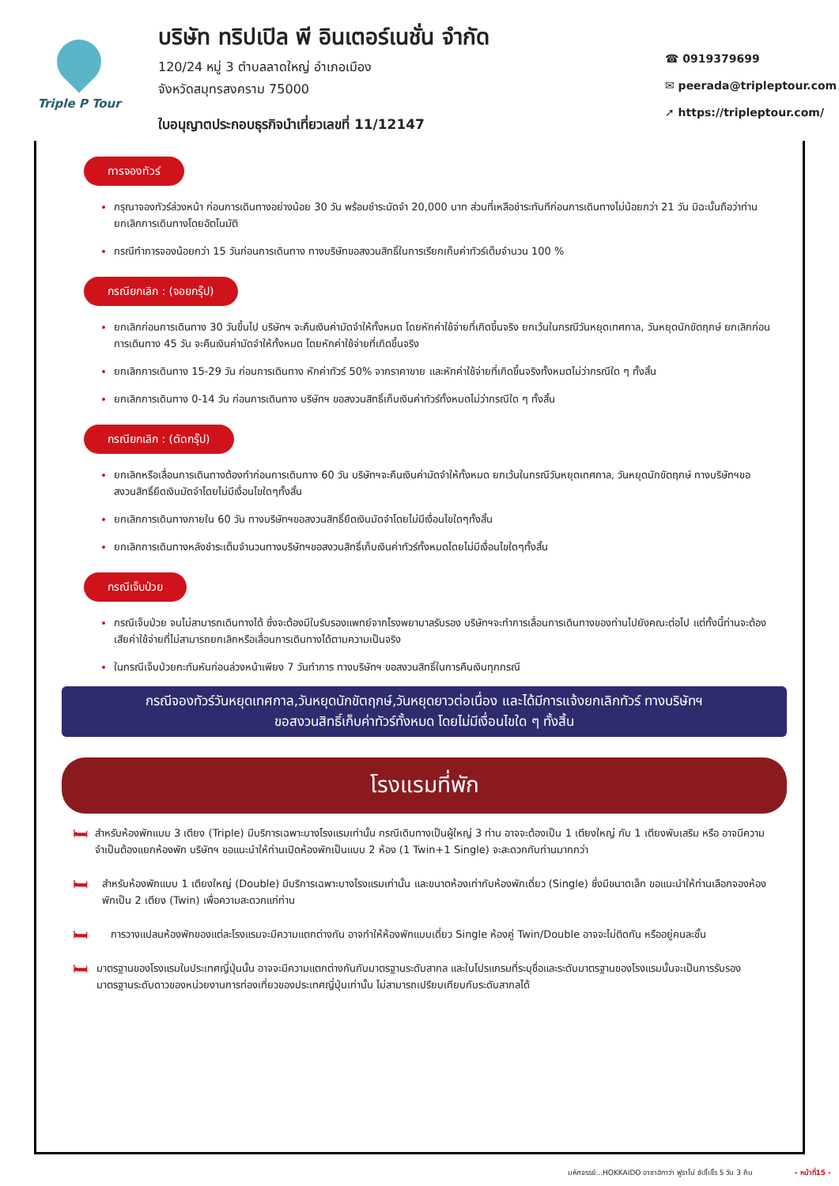Triple P Tour
บริษัท ทริปเปิล พี อินเตอร์เนชั่น จำกัด
120/24 หมู่ 3 ตำบลลาดใหญ่ อำเภอเมือง
จังหวัดสมุทรสงคราม 75000
ใบอนุญาตประกอบธุรกิจนำเที่ยวเลขที่ 11/12147
☎ 0919379699
✉ peerada@tripleptour.com
➚ https://tripleptour.com/
การจองทัวร์
กรุณาจองทัวร์ล่วงหน้า ก่อนการเดินทางอย่างน้อย 30 วัน พร้อมชำระมัดจำ 20,000 บาท ส่วนที่เหลือชำระทันทีก่อนการเดินทางไม่น้อยกว่า 21 วัน มิฉะนั้นถือว่าท่านยกเลิกการเดินทางโดยอัตโนมัติ
กรณีทำการจองน้อยกว่า 15 วันก่อนการเดินทาง ทางบริษัทขอสงวนสิทธิ์ในการเรียกเก็บค่าทัวร์เต็มจำนวน 100 %
กรณียกเลิก : (จอยกรุ๊ป)
ยกเลิกก่อนการเดินทาง 30 วันขึ้นไป บริษัทฯ จะคืนเงินค่ามัดจำให้ทั้งหมด โดยหักค่าใช้จ่ายที่เกิดขึ้นจริง ยกเว้นในกรณีวันหยุดเทศกาล, วันหยุดนักขัตฤกษ์ ยกเลิกก่อนการเดินทาง 45 วัน จะคืนเงินค่ามัดจำให้ทั้งหมด โดยหักค่าใช้จ่ายที่เกิดขึ้นจริง
ยกเลิกการเดินทาง 15-29 วัน ก่อนการเดินทาง หักค่าทัวร์ 50% จากราคาขาย และหักค่าใช้จ่ายที่เกิดขึ้นจริงทั้งหมดไม่ว่ากรณีใด ๆ ทั้งสิ้น
ยกเลิกการเดินทาง 0-14 วัน ก่อนการเดินทาง บริษัทฯ ขอสงวนสิทธิ์เก็บเงินค่าทัวร์ทั้งหมดไม่ว่ากรณีใด ๆ ทั้งสิ้น
กรณียกเลิก : (ตัดกรุ๊ป)
ยกเลิกหรือเลื่อนการเดินทางต้องทำก่อนการเดินทาง 60 วัน บริษัทฯจะคืนเงินค่ามัดจำให้ทั้งหมด ยกเว้นในกรณีวันหยุดเทศกาล, วันหยุดนักขัตฤกษ์ ทางบริษัทฯขอสงวนสิทธิ์ยึดเงินมัดจำโดยไม่มีเงื่อนไขใดๆทั้งสิ้น
ยกเลิกการเดินทางภายใน 60 วัน ทางบริษัทฯขอสงวนสิทธิ์ยึดเงินมัดจำโดยไม่มีเงื่อนไขใดๆทั้งสิ้น
ยกเลิกการเดินทางหลังชำระเต็มจำนวนทางบริษัทฯขอสงวนสิทธิ์เก็บเงินค่าทัวร์ทั้งหมดโดยไม่มีเงื่อนไขใดๆทั้งสิ้น
กรณีเจ็บป่วย
กรณีเจ็บป่วย จนไม่สามารถเดินทางได้ ซึ่งจะต้องมีใบรับรองแพทย์จากโรงพยาบาลรับรอง บริษัทฯจะทำการเลื่อนการเดินทางของท่านไปยังคณะต่อไป แต่ทั้งนี้ท่านจะต้องเสียค่าใช้จ่ายที่ไม่สามารถยกเลิกหรือเลื่อนการเดินทางได้ตามความเป็นจริง
ในกรณีเจ็บป่วยกะทันหันก่อนล่วงหน้าเพียง 7 วันทำการ ทางบริษัทฯ ขอสงวนสิทธิ์ในการคืนเงินทุกกรณี
กรณีจองทัวร์วันหยุดเทศกาล,วันหยุดนักขัตฤกษ์,วันหยุดยาวต่อเนื่อง และได้มีการแจ้งยกเลิกทัวร์ ทางบริษัทฯ
ขอสงวนสิทธิ์เก็บค่าทัวร์ทั้งหมด โดยไม่มีเงื่อนไขใด ๆ ทั้งสิ้น
โรงแรมที่พัก
🛏
สำหรับห้องพักแบบ 3 เตียง (Triple) มีบริการเฉพาะบางโรงแรมเท่านั้น กรณีเดินทางเป็นผู้ใหญ่ 3 ท่าน อาจจะต้องเป็น 1 เตียงใหญ่ กับ 1 เตียงพับเสริม หรือ อาจมีความจำเป็นต้องแยกห้องพัก บริษัทฯ ขอแนะนำให้ท่านเปิดห้องพักเป็นแบบ 2 ห้อง (1 Twin+1 Single) จะสะดวกกับท่านมากกว่า
🛏
สำหรับห้องพักแบบ 1 เตียงใหญ่ (Double) มีบริการเฉพาะบางโรงแรมเท่านั้น และขนาดห้องเท่ากับห้องพักเดี่ยว (Single) ซึ่งมีขนาดเล็ก ขอแนะนำให้ท่านเลือกจองห้องพักเป็น 2 เตียง (Twin) เพื่อความสะดวกแก่ท่าน
🛏
การวางแปลนห้องพักของแต่ละโรงแรมจะมีความแตกต่างกัน อาจทำให้ห้องพักแบบเดี่ยว Single ห้องคู่ Twin/Double อาจจะไม่ติดกัน หรืออยู่คนละชั้น
🛏
มาตรฐานของโรงแรมในประเทศญี่ปุ่นนั้น อาจจะมีความแตกต่างกันกับมาตรฐานระดับสากล และในโปรแกรมที่ระบุชื่อและระดับมาตรฐานของโรงแรมนั้นจะเป็นการรับรองมาตรฐานระดับดาวของหน่วยงานการท่องเที่ยวของประเทศญี่ปุ่นเท่านั้น ไม่สามารถเปรียบเทียบกับระดับสากลได้
มหัศจรรย์...HOKKAIDO อาซาฮิกาว่า ฟูราโน่ ซัปโปโร 5 วัน 3 คืน - หน้าที่15 -